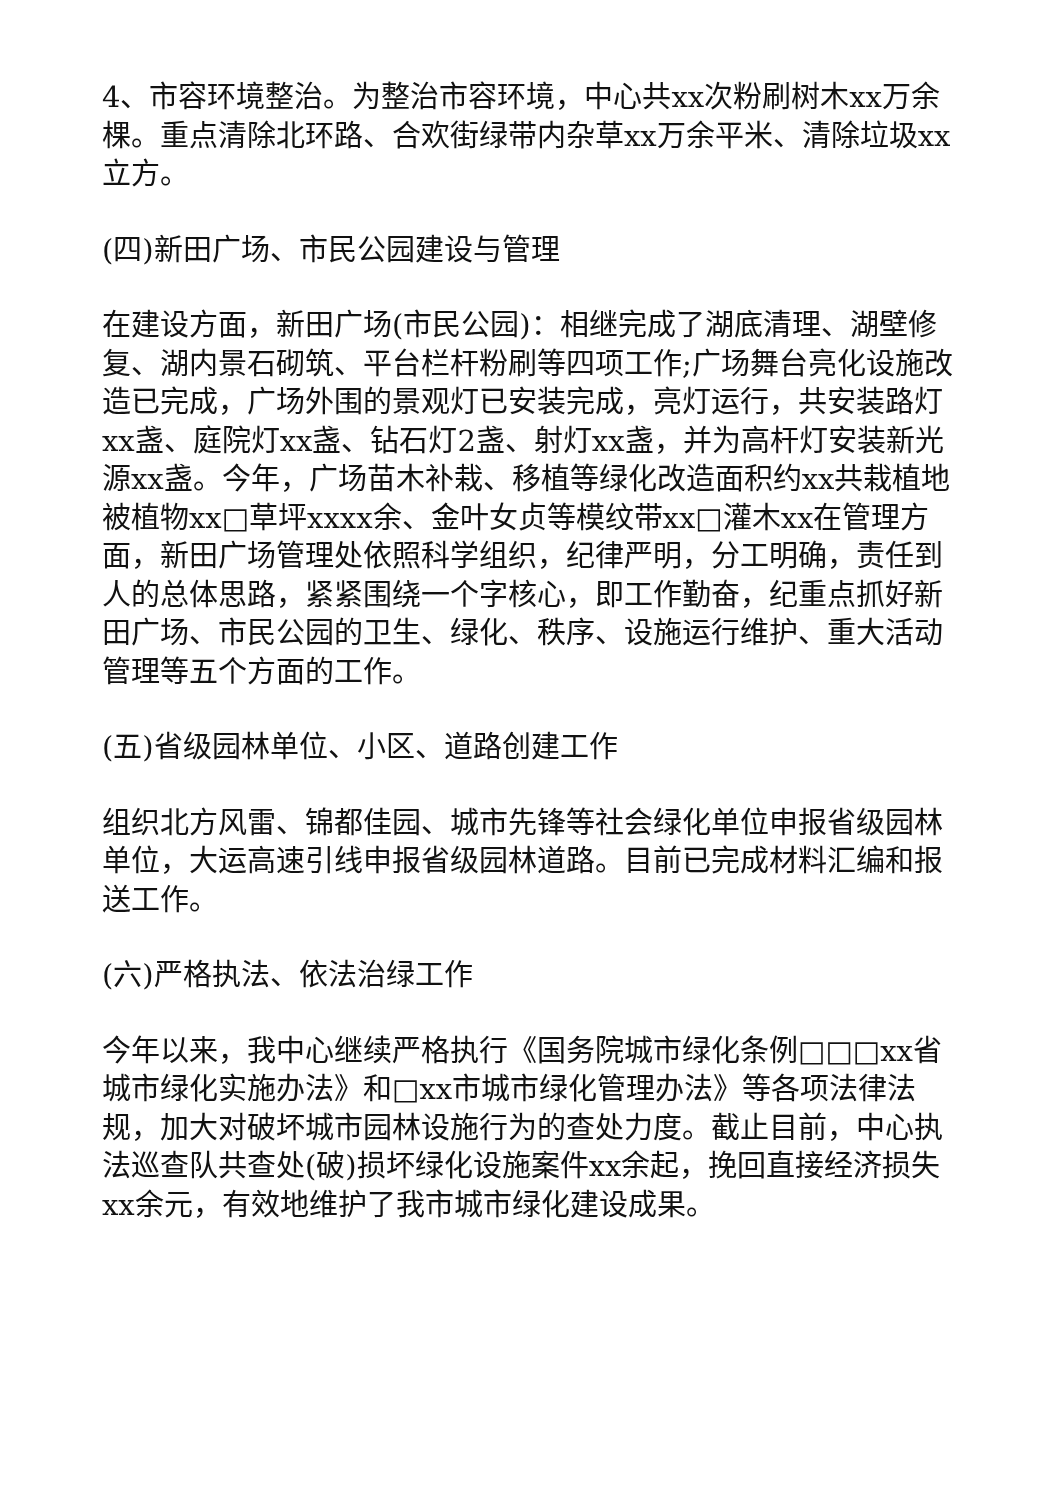4、市容环境整治。为整治市容环境，中心共xx次粉刷树木xx万余棵。重点清除北环路、合欢街绿带内杂草xx万余平米、清除垃圾xx立方。
(四)新田广场、市民公园建设与管理
在建设方面，新田广场(市民公园)：相继完成了湖底清理、湖壁修复、湖内景石砌筑、平台栏杆粉刷等四项工作;广场舞台亮化设施改造已完成，广场外围的景观灯已安装完成，亮灯运行，共安装路灯xx盏、庭院灯xx盏、钻石灯2盏、射灯xx盏，并为高杆灯安装新光源xx盏。今年，广场苗木补栽、移植等绿化改造面积约xx共栽植地被植物xx□草坪xxxx余、金叶女贞等模纹带xx□灌木xx在管理方面，新田广场管理处依照科学组织，纪律严明，分工明确，责任到人的总体思路，紧紧围绕一个字核心，即工作勤奋，纪重点抓好新田广场、市民公园的卫生、绿化、秩序、设施运行维护、重大活动管理等五个方面的工作。
(五)省级园林单位、小区、道路创建工作
组织北方风雷、锦都佳园、城市先锋等社会绿化单位申报省级园林单位，大运高速引线申报省级园林道路。目前已完成材料汇编和报送工作。
(六)严格执法、依法治绿工作
今年以来，我中心继续严格执行《国务院城市绿化条例□□□xx省城市绿化实施办法》和□xx市城市绿化管理办法》等各项法律法规，加大对破坏城市园林设施行为的查处力度。截止目前，中心执法巡查队共查处(破)损坏绿化设施案件xx余起，挽回直接经济损失xx余元，有效地维护了我市城市绿化建设成果。